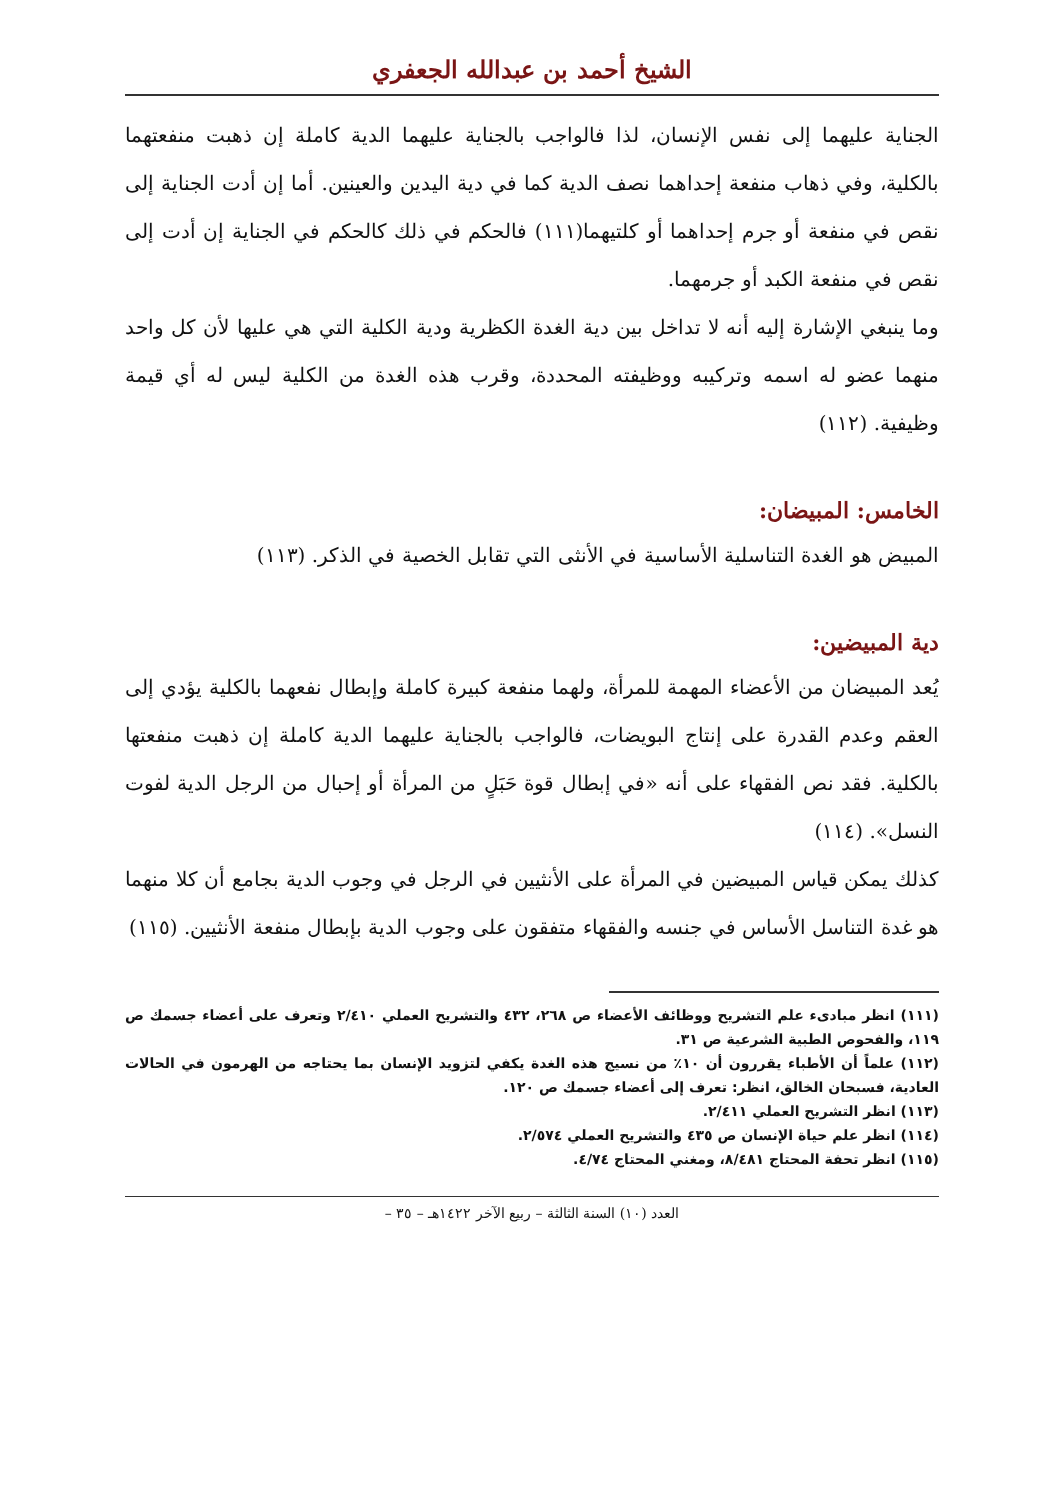الشيخ أحمد بن عبدالله الجعفري
الجناية عليهما إلى نفس الإنسان، لذا فالواجب بالجناية عليهما الدية كاملة إن ذهبت منفعتهما بالكلية، وفي ذهاب منفعة إحداهما نصف الدية كما في دية اليدين والعينين. أما إن أدت الجناية إلى نقص في منفعة أو جرم إحداهما أو كلتيهما(١١١) فالحكم في ذلك كالحكم في الجناية إن أدت إلى نقص في منفعة الكبد أو جرمهما.
وما ينبغي الإشارة إليه أنه لا تداخل بين دية الغدة الكظرية ودية الكلية التي هي عليها لأن كل واحد منهما عضو له اسمه وتركيبه ووظيفته المحددة، وقرب هذه الغدة من الكلية ليس له أي قيمة وظيفية. (١١٢)
الخامس: المبيضان:
المبيض هو الغدة التناسلية الأساسية في الأنثى التي تقابل الخصية في الذكر. (١١٣)
دية المبيضين:
يُعد المبيضان من الأعضاء المهمة للمرأة، ولهما منفعة كبيرة كاملة وإبطال نفعهما بالكلية يؤدي إلى العقم وعدم القدرة على إنتاج البويضات، فالواجب بالجناية عليهما الدية كاملة إن ذهبت منفعتها بالكلية. فقد نص الفقهاء على أنه «في إبطال قوة حَبَلٍ من المرأة أو إحبال من الرجل الدية لفوت النسل». (١١٤)
كذلك يمكن قياس المبيضين في المرأة على الأنثيين في الرجل في وجوب الدية بجامع أن كلا منهما هو غدة التناسل الأساس في جنسه والفقهاء متفقون على وجوب الدية بإبطال منفعة الأنثيين. (١١٥)
(١١١) انظر مبادىء علم التشريح ووظائف الأعضاء ص ٢٦٨، ٤٣٢ والتشريح العملي ٢/٤١٠ وتعرف على أعضاء جسمك ص ١١٩، والفحوص الطبية الشرعية ص ٣١.
(١١٢) علماً أن الأطباء يقررون أن ١٠٪ من نسيج هذه الغدة يكفي لتزويد الإنسان بما يحتاجه من الهرمون في الحالات العادية، فسبحان الخالق، انظر: تعرف إلى أعضاء جسمك ص ١٢٠.
(١١٣) انظر التشريح العملي ٢/٤١١.
(١١٤) انظر علم حياة الإنسان ص ٤٣٥ والتشريح العملي ٢/٥٧٤.
(١١٥) انظر تحفة المحتاج ٨/٤٨١، ومغني المحتاج ٤/٧٤.
العدد (١٠) السنة الثالثة – ربيع الآخر ١٤٢٢هـ – ٣٥ –